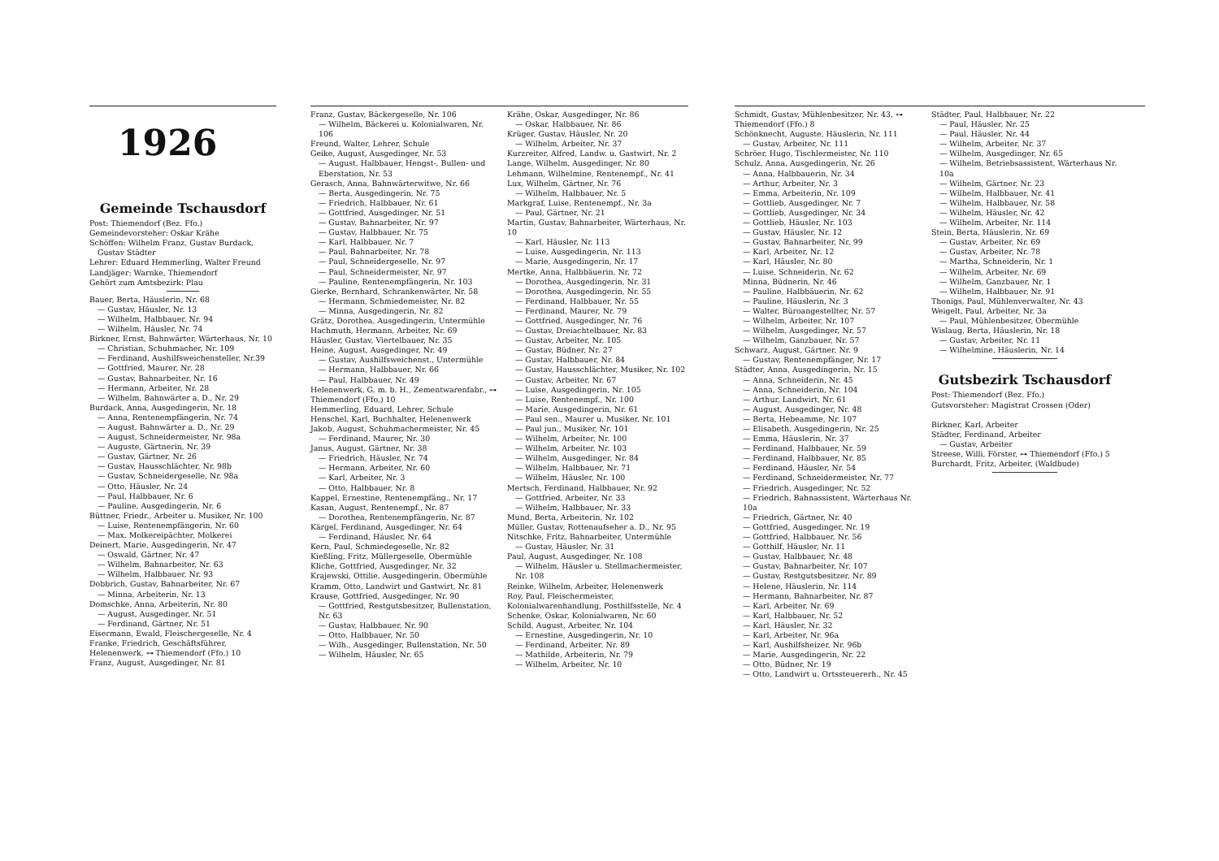1926
Gemeinde Tschausdorf
Post: Thiemendorf (Bez. Ffo.)
Gemeindevorsteher: Oskar Krähe
Schöffen: Wilhelm Franz, Gustav Burdack,
Gustav Städter
Lehrer: Eduard Hemmerling, Walter Freund
Landjäger: Warnke, Thiemendorf
Gehört zum Amtsbezirk: Plau
Bauer, Berta, Häuslerin, Nr. 68
— Gustav, Häusler, Nr. 13
— Wilhelm, Halbbauer, Nr. 94
— Wilhelm, Häusler, Nr. 74
Birkner, Ernst, Bahnwärter, Wärterhaus, Nr. 10
— Christian, Schuhmacher, Nr. 109
— Ferdinand, Aushilfsweichensteller, Nr.39
— Gottfried, Maurer, Nr. 28
— Gustav, Bahnarbeiter, Nr. 16
— Hermann, Arbeiter, Nr. 28
— Wilhelm, Bahnwärter a. D., Nr. 29
Burdack, Anna, Ausgedingerin, Nr. 18
— Anna, Rentenempfängerin, Nr. 74
— August, Bahnwärter a. D., Nr. 29
— August, Schneidermeister, Nr. 98a
— Auguste, Gärtnerin, Nr. 39
— Gustav, Gärtner, Nr. 26
— Gustav, Hausschlächter, Nr. 98b
— Gustav, Schneidergeselle, Nr. 98a
— Otto, Häusler, Nr. 24
— Paul, Halbbauer, Nr. 6
— Pauline, Ausgedingerin, Nr. 6
Büttner, Friedr., Arbeiter u. Musiker, Nr. 100
— Luise, Rentenempfängerin, Nr. 60
— Max, Molkereipächter, Molkerei
Deinert, Marie, Ausgedingerin, Nr. 47
— Oswald, Gärtner, Nr. 47
— Wilhelm, Bahnarbeiter, Nr. 63
— Wilhelm, Halbbauer, Nr. 93
Dobbrich, Gustav, Bahnarbeiter, Nr. 67
— Minna, Arbeiterin, Nr. 13
Domschke, Anna, Arbeiterin, Nr. 80
— August, Ausgedinger, Nr. 51
— Ferdinand, Gärtner, Nr. 51
Eisermann, Ewald, Fleischergeselle, Nr. 4
Franke, Friedrich, Geschäftsführer, Helenenwerk, ⊶ Thiemendorf (Ffo.) 10
Franz, August, Ausgedinger, Nr. 81
Franz, Gustav, Bäckergeselle, Nr. 106
— Wilhelm, Bäckerei u. Kolonialwaren, Nr. 106
Freund, Walter, Lehrer, Schule
Geike, August, Ausgedinger, Nr. 53
— August, Halbbauer, Hengst-, Bullen- und Eberstation, Nr. 53
Gerasch, Anna, Bahnwärterwitwe, Nr. 66
— Berta, Ausgedingerin, Nr. 75
— Friedrich, Halbbauer, Nr. 61
— Gottfried, Ausgedinger, Nr. 51
— Gustav, Bahnarbeiter, Nr. 97
— Gustav, Halbbauer, Nr. 75
— Karl, Halbbauer, Nr. 7
— Paul, Bahnarbeiter, Nr. 78
— Paul, Schneidergeselle, Nr. 97
— Paul, Schneidermeister, Nr. 97
— Pauline, Rentenempfängerin, Nr. 103
Gierke, Bernhard, Schrankenwärter, Nr. 58
— Hermann, Schmiedemeister, Nr. 82
— Minna, Ausgedingerin, Nr. 82
Grätz, Dorothea, Ausgedingerin, Untermühle
Hachmuth, Hermann, Arbeiter, Nr. 69
Häusler, Gustav, Viertelbauer, Nr. 35
Heine, August, Ausgedinger, Nr. 49
— Gustav, Aushilfsweichenst., Untermühle
— Hermann, Halbbauer, Nr. 66
— Paul, Halbbauer, Nr. 49
Helenenwerk, G. m. b. H., Zementwarenfabr., ⊶ Thiemendorf (Ffo.) 10
Hemmerling, Eduard, Lehrer, Schule
Henschel, Karl, Buchhalter, Helenenwerk
Jakob, August, Schuhmachermeister, Nr. 45
— Ferdinand, Maurer, Nr. 30
Janus, August, Gärtner, Nr. 38
— Friedrich, Häusler, Nr. 74
— Hermann, Arbeiter, Nr. 60
— Karl, Arbeiter, Nr. 3
— Otto, Halbbauer, Nr. 8
Kappel, Ernestine, Rentenempfäng., Nr. 17
Kasan, August, Rentenempf., Nr. 87
— Dorothea, Rentenempfängerin, Nr. 87
Kärgel, Ferdinand, Ausgedinger, Nr. 64
— Ferdinand, Häusler, Nr. 64
Kern, Paul, Schmiedegeselle, Nr. 82
Kießling, Fritz, Müllergeselle, Obermühle
Kliche, Gottfried, Ausgedinger, Nr. 32
Krajewski, Ottilie, Ausgedingerin, Obermühle
Kramm, Otto, Landwirt und Gastwirt, Nr. 81
Krause, Gottfried, Ausgedinger, Nr. 90
— Gottfried, Restgutsbesitzer, Bullenstation, Nr. 63
— Gustav, Halbbauer, Nr. 90
— Otto, Halbbauer, Nr. 50
— Wilh., Ausgedinger, Bullenstation, Nr. 50
— Wilhelm, Häusler, Nr. 65
Krähe, Oskar, Ausgedinger, Nr. 86
— Oskar, Halbbauer, Nr. 86
Krüger, Gustav, Häusler, Nr. 20
— Wilhelm, Arbeiter, Nr. 37
Kurzreiter, Alfred, Landw. u. Gastwirt, Nr. 2
Lange, Wilhelm, Ausgedinger, Nr. 80
Lehmann, Wilhelmine, Rentenempf., Nr. 41
Lux, Wilhelm, Gärtner, Nr. 76
— Wilhelm, Halbbauer, Nr. 5
Markgraf, Luise, Rentenempf., Nr. 3a
— Paul, Gärtner, Nr. 21
Martin, Gustav, Bahnarbeiter, Wärterhaus, Nr. 10
— Karl, Häusler, Nr. 113
— Luise, Ausgedingerin, Nr. 113
— Marie, Ausgedingerin, Nr. 17
Mertke, Anna, Halbbäuerin, Nr. 72
— Dorothea, Ausgedingerin, Nr. 31
— Dorothea, Ausgedingerin, Nr. 55
— Ferdinand, Halbbauer, Nr. 55
— Ferdinand, Maurer, Nr. 79
— Gottfried, Ausgedinger, Nr. 76
— Gustav, Dreiachtelbauer, Nr. 83
— Gustav, Arbeiter, Nr. 105
— Gustav, Büdner, Nr. 27
— Gustav, Halbbauer, Nr. 84
— Gustav, Hausschlächter, Musiker, Nr. 102
— Gustav, Arbeiter, Nr. 67
— Luise, Ausgedingerin, Nr. 105
— Luise, Rentenempf., Nr. 100
— Marie, Ausgedingerin, Nr. 61
— Paul sen., Maurer u. Musiker, Nr. 101
— Paul jun., Musiker, Nr. 101
— Wilhelm, Arbeiter, Nr. 100
— Wilhelm, Arbeiter, Nr. 103
— Wilhelm, Ausgedinger, Nr. 84
— Wilhelm, Halbbauer, Nr. 71
— Wilhelm, Häusler, Nr. 100
Mertsch, Ferdinand, Halbbauer, Nr. 92
— Gottfried, Arbeiter, Nr. 33
— Wilhelm, Halbbauer, Nr. 33
Mund, Berta, Arbeiterin, Nr. 102
Müller, Gustav, Rottenaufseher a. D., Nr. 95
Nitschke, Fritz, Bahnarbeiter, Untermühle
— Gustav, Häusler, Nr. 31
Paul, August, Ausgedinger, Nr. 108
— Wilhelm, Häusler u. Stellmachermeister, Nr. 108
Reinke, Wilhelm, Arbeiter, Helenenwerk
Roy, Paul, Fleischermeister, Kolonialwarenhandlung, Posthilfsstelle, Nr. 4
Schenke, Oskar, Kolonialwaren, Nr. 60
Schild, August, Arbeiter, Nr. 104
— Ernestine, Ausgedingerin, Nr. 10
— Ferdinand, Arbeiter, Nr. 89
— Mathilde, Arbeiterin, Nr. 79
— Wilhelm, Arbeiter, Nr. 10
Schmidt, Gustav, Mühlenbesitzer, Nr. 43, ⊶ Thiemendorf (Ffo.) 8
Schönknecht, Auguste, Häuslerin, Nr. 111
— Gustav, Arbeiter, Nr. 111
Schröer, Hugo, Tischlermeister, Nr. 110
Schulz, Anna, Ausgedingerin, Nr. 26
— Anna, Halbbauerin, Nr. 34
— Arthur, Arbeiter, Nr. 3
— Emma, Arbeiterin, Nr. 109
— Gottlieb, Ausgedinger, Nr. 7
— Gottlieb, Ausgedinger, Nr. 34
— Gottlieb, Häusler, Nr. 103
— Gustav, Häusler, Nr. 12
— Gustav, Bahnarbeiter, Nr. 99
— Karl, Arbeiter, Nr. 12
— Karl, Häusler, Nr. 80
— Luise, Schneiderin, Nr. 62
Minna, Büdnerin, Nr. 46
— Pauline, Halbbäuerin, Nr. 62
— Pauline, Häuslerin, Nr. 3
— Walter, Büroangestellter, Nr. 57
— Wilhelm, Arbeiter, Nr. 107
— Wilhelm, Ausgedinger, Nr. 57
— Wilhelm, Ganzbauer, Nr. 57
Schwarz, August, Gärtner, Nr. 9
— Gustav, Rentenempfänger, Nr. 17
Städter, Anna, Ausgedingerin, Nr. 15
— Anna, Schneiderin, Nr. 45
— Anna, Schneiderin, Nr. 104
— Arthur, Landwirt, Nr. 61
— August, Ausgedinger, Nr. 48
— Berta, Hebeamme, Nr. 107
— Elisabeth, Ausgedingerin, Nr. 25
— Emma, Häuslerin, Nr. 37
— Ferdinand, Halbbauer, Nr. 59
— Ferdinand, Halbbauer, Nr. 85
— Ferdinand, Häusler, Nr. 54
— Ferdinand, Schneidermeister, Nr. 77
— Friedrich, Ausgedinger, Nr. 52
— Friedrich, Bahnassistent, Wärterhaus Nr. 10a
— Friedrich, Gärtner, Nr. 40
— Gottfried, Ausgedinger, Nr. 19
— Gottfried, Halbbauer, Nr. 56
— Gotthilf, Häusler, Nr. 11
— Gustav, Halbbauer, Nr. 48
— Gustav, Bahnarbeiter, Nr. 107
— Gustav, Restgutsbesitzer, Nr. 89
— Helene, Häuslerin, Nr. 114
— Hermann, Bahnarbeiter, Nr. 87
— Karl, Arbeiter, Nr. 69
— Karl, Halbbauer, Nr. 52
— Karl, Häusler, Nr. 32
— Karl, Arbeiter, Nr. 96a
— Karl, Aushilfsheizer, Nr. 96b
— Marie, Ausgedingerin, Nr. 22
— Otto, Büdner, Nr. 19
— Otto, Landwirt u. Ortssteuererh., Nr. 45
Städter, Paul, Halbbauer, Nr. 22
— Paul, Häusler, Nr. 25
— Paul, Häusler, Nr. 44
— Wilhelm, Arbeiter, Nr. 37
— Wilhelm, Ausgedinger, Nr. 65
— Wilhelm, Betriebsassistent, Wärterhaus Nr. 10a
— Wilhelm, Gärtner, Nr. 23
— Wilhelm, Halbbauer, Nr. 41
— Wilhelm, Halbbauer, Nr. 58
— Wilhelm, Häusler, Nr. 42
— Wilhelm, Arbeiter, Nr. 114
Stein, Berta, Häuslerin, Nr. 69
— Gustav, Arbeiter, Nr. 69
— Gustav, Arbeiter, Nr. 78
— Martha, Schneiderin, Nr. 1
— Wilhelm, Arbeiter, Nr. 69
— Wilhelm, Ganzbauer, Nr. 1
— Wilhelm, Halbbauer, Nr. 91
Thonigs, Paul, Mühlenverwalter, Nr. 43
Weigelt, Paul, Arbeiter, Nr. 3a
— Paul, Mühlenbesitzer, Obermühle
Wislaug, Berta, Häuslerin, Nr. 18
— Gustav, Arbeiter, Nr. 11
— Wilhelmine, Häuslerin, Nr. 14
Gutsbezirk Tschausdorf
Post: Thiemendorf (Bez. Ffo.)
Gutsvorsteher: Magistrat Crossen (Oder)
Birkner, Karl, Arbeiter
Städter, Ferdinand, Arbeiter
— Gustav, Arbeiter
Streese, Willi, Förster, ⊶ Thiemendorf (Ffo.) 5
Burchardt, Fritz, Arbeiter, (Waldbude)